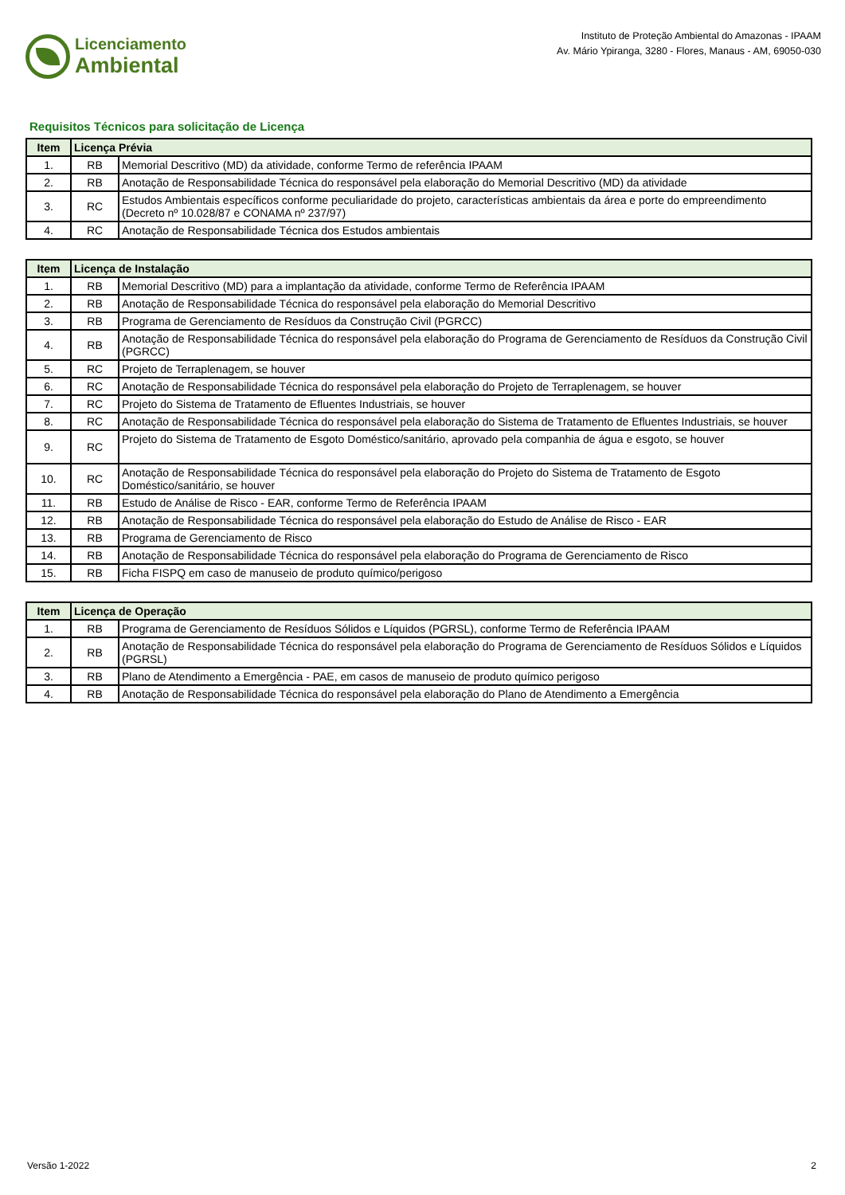Licenciamento
Ambiental
Instituto de Proteção Ambiental do Amazonas - IPAAM
Av. Mário Ypiranga, 3280 - Flores, Manaus - AM, 69050-030
Requisitos Técnicos para solicitação de Licença
| Item | Licença Prévia | |
| --- | --- | --- |
| 1. | RB | Memorial Descritivo (MD) da atividade, conforme Termo de referência IPAAM |
| 2. | RB | Anotação de Responsabilidade Técnica do responsável pela elaboração do Memorial Descritivo (MD) da atividade |
| 3. | RC | Estudos Ambientais específicos conforme peculiaridade do projeto, características ambientais da área e porte do empreendimento (Decreto nº 10.028/87 e CONAMA nº 237/97) |
| 4. | RC | Anotação de Responsabilidade Técnica dos Estudos ambientais |
| Item | Licença de Instalação | |
| --- | --- | --- |
| 1. | RB | Memorial Descritivo (MD) para a implantação da atividade, conforme Termo de Referência IPAAM |
| 2. | RB | Anotação de Responsabilidade Técnica do responsável pela elaboração do Memorial Descritivo |
| 3. | RB | Programa de Gerenciamento de Resíduos da Construção Civil (PGRCC) |
| 4. | RB | Anotação de Responsabilidade Técnica do responsável pela elaboração do Programa de Gerenciamento de Resíduos da Construção Civil (PGRCC) |
| 5. | RC | Projeto de Terraplenagem, se houver |
| 6. | RC | Anotação de Responsabilidade Técnica do responsável pela elaboração do Projeto de Terraplenagem, se houver |
| 7. | RC | Projeto do Sistema de Tratamento de Efluentes Industriais, se houver |
| 8. | RC | Anotação de Responsabilidade Técnica do responsável pela elaboração do Sistema de Tratamento de Efluentes Industriais, se houver |
| 9. | RC | Projeto do Sistema de Tratamento de Esgoto Doméstico/sanitário, aprovado pela companhia de água e esgoto, se houver |
| 10. | RC | Anotação de Responsabilidade Técnica do responsável pela elaboração do Projeto do Sistema de Tratamento de Esgoto Doméstico/sanitário, se houver |
| 11. | RB | Estudo de Análise de Risco - EAR, conforme Termo de Referência IPAAM |
| 12. | RB | Anotação de Responsabilidade Técnica do responsável pela elaboração do Estudo de Análise de Risco - EAR |
| 13. | RB | Programa de Gerenciamento de Risco |
| 14. | RB | Anotação de Responsabilidade Técnica do responsável pela elaboração do Programa de Gerenciamento de Risco |
| 15. | RB | Ficha FISPQ em caso de manuseio de produto químico/perigoso |
| Item | Licença de Operação | |
| --- | --- | --- |
| 1. | RB | Programa de Gerenciamento de Resíduos Sólidos e Líquidos (PGRSL), conforme Termo de Referência IPAAM |
| 2. | RB | Anotação de Responsabilidade Técnica do responsável pela elaboração do Programa de Gerenciamento de Resíduos Sólidos e Líquidos (PGRSL) |
| 3. | RB | Plano de Atendimento a Emergência - PAE, em casos de manuseio de produto químico perigoso |
| 4. | RB | Anotação de Responsabilidade Técnica do responsável pela elaboração do Plano de Atendimento a Emergência |
Versão 1-2022 2